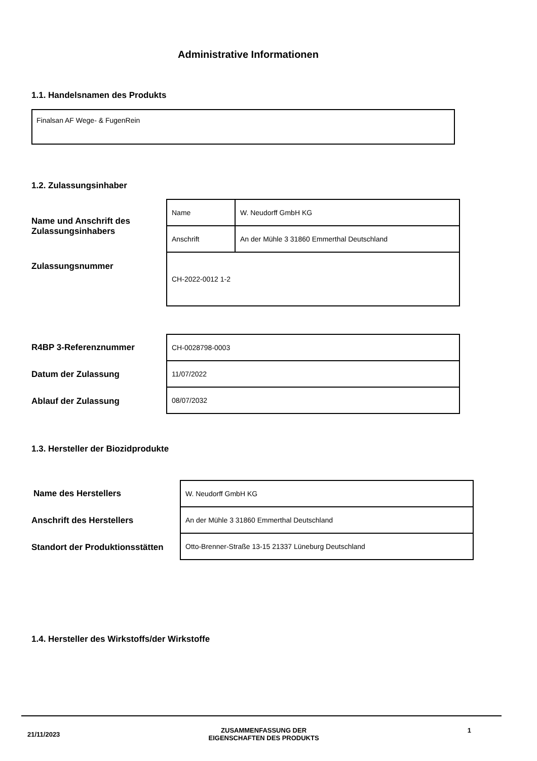Administrative Informationen
1.1. Handelsnamen des Produkts
Finalsan AF Wege- & FugenRein
1.2. Zulassungsinhaber
Name und Anschrift des
Zulassungsinhabers
| Name | W. Neudorff GmbH KG |
| Anschrift | An der Mühle 3 31860 Emmerthal Deutschland |
| CH-2022-0012 1-2 | |
Zulassungsnummer
R4BP 3-Referenznummer
Datum der Zulassung
Ablauf der Zulassung
| CH-0028798-0003 |
| 11/07/2022 |
| 08/07/2032 |
1.3. Hersteller der Biozidprodukte
Name des Herstellers
Anschrift des Herstellers
Standort der Produktionsstätten
| W. Neudorff GmbH KG |
| An der Mühle 3 31860 Emmerthal Deutschland |
| Otto-Brenner-Straße 13-15 21337 Lüneburg Deutschland |
1.4. Hersteller des Wirkstoffs/der Wirkstoffe
21/11/2023 ZUSAMMENFASSUNG DER
EIGENSCHAFTEN DES PRODUKTS 1